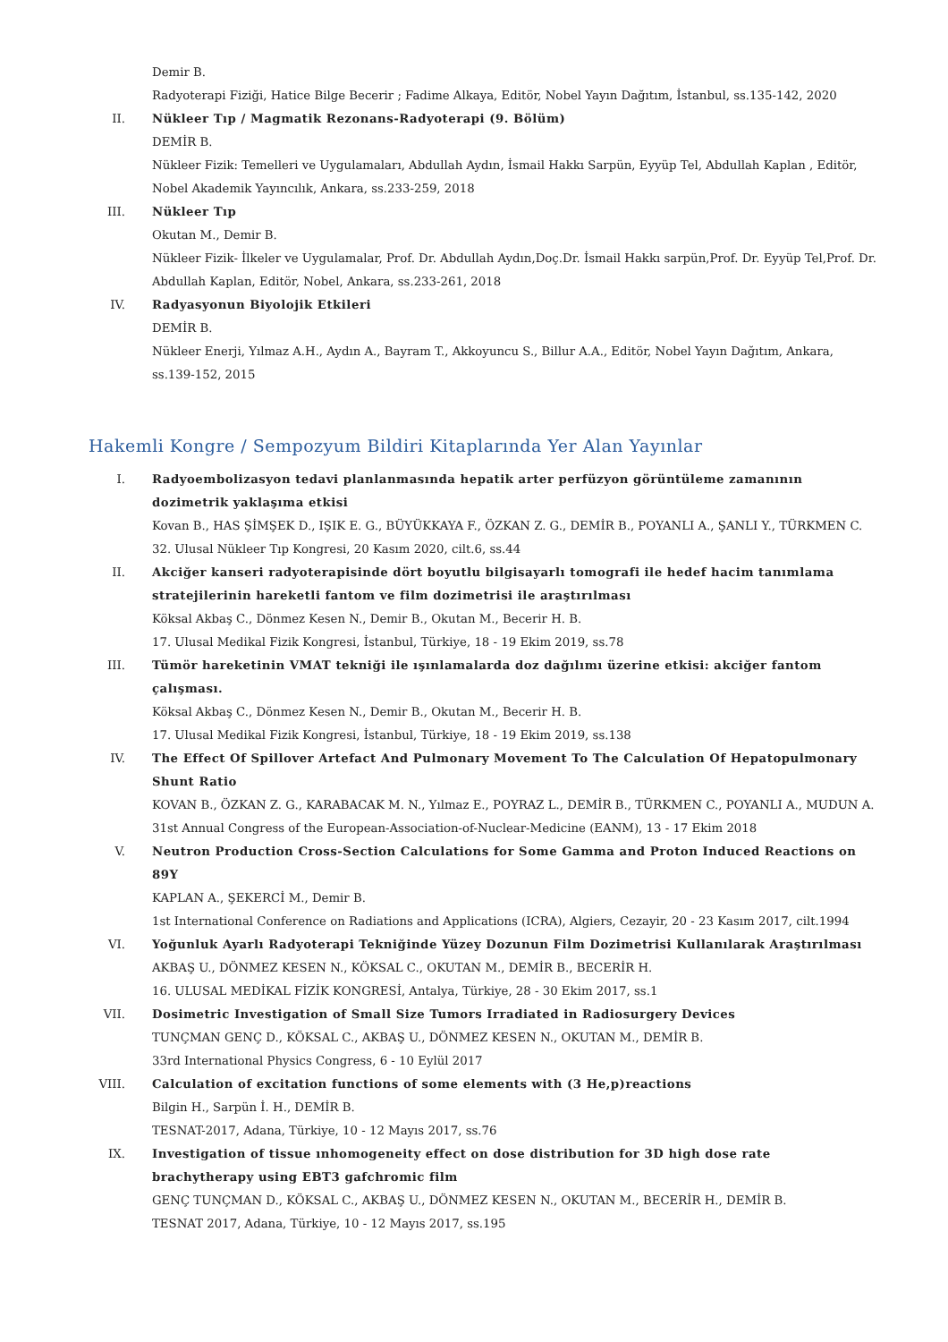Demir B.
Radyoterapi Fiziği, Hatice Bilge Becerir ; Fadime Alkaya, Editör, Nobel Yayın Dağıtım, İstanbul, ss.135-142, 2020
II. Nükleer Tıp / Magmatik Rezonans-Radyoterapi (9. Bölüm)
DEMİR B.
Nükleer Fizik: Temelleri ve Uygulamaları, Abdullah Aydın, İsmail Hakkı Sarpün, Eyyüp Tel, Abdullah Kaplan , Editör, Nobel Akademik Yayıncılık, Ankara, ss.233-259, 2018
III. Nükleer Tıp
Okutan M., Demir B.
Nükleer Fizik- İlkeler ve Uygulamalar, Prof. Dr. Abdullah Aydın,Doç.Dr. İsmail Hakkı sarpün,Prof. Dr. Eyyüp Tel,Prof. Dr. Abdullah Kaplan, Editör, Nobel, Ankara, ss.233-261, 2018
IV. Radyasyonun Biyolojik Etkileri
DEMİR B.
Nükleer Enerji, Yılmaz A.H., Aydın A., Bayram T., Akkoyuncu S., Billur A.A., Editör, Nobel Yayın Dağıtım, Ankara, ss.139-152, 2015
Hakemli Kongre / Sempozyum Bildiri Kitaplarında Yer Alan Yayınlar
I. Radyoembolizasyon tedavi planlanmasında hepatik arter perfüzyon görüntüleme zamanının dozimetrik yaklaşıma etkisi
Kovan B., HAS ŞİMŞEK D., IŞIK E. G., BÜYÜKKAYA F., ÖZKAN Z. G., DEMİR B., POYANLI A., ŞANLI Y., TÜRKMEN C.
32. Ulusal Nükleer Tıp Kongresi, 20 Kasım 2020, cilt.6, ss.44
II. Akciğer kanseri radyoterapisinde dört boyutlu bilgisayarlı tomografi ile hedef hacim tanımlama stratejilerinin hareketli fantom ve film dozimetrisi ile araştırılması
Köksal Akbaş C., Dönmez Kesen N., Demir B., Okutan M., Becerir H. B.
17. Ulusal Medikal Fizik Kongresi, İstanbul, Türkiye, 18 - 19 Ekim 2019, ss.78
III. Tümör hareketinin VMAT tekniği ile ışınlamalarda doz dağılımı üzerine etkisi: akciğer fantom çalışması.
Köksal Akbaş C., Dönmez Kesen N., Demir B., Okutan M., Becerir H. B.
17. Ulusal Medikal Fizik Kongresi, İstanbul, Türkiye, 18 - 19 Ekim 2019, ss.138
IV. The Effect Of Spillover Artefact And Pulmonary Movement To The Calculation Of Hepatopulmonary Shunt Ratio
KOVAN B., ÖZKAN Z. G., KARABACAK M. N., Yılmaz E., POYRAZ L., DEMİR B., TÜRKMEN C., POYANLI A., MUDUN A.
31st Annual Congress of the European-Association-of-Nuclear-Medicine (EANM), 13 - 17 Ekim 2018
V. Neutron Production Cross-Section Calculations for Some Gamma and Proton Induced Reactions on 89Y
KAPLAN A., ŞEKERCİ M., Demir B.
1st International Conference on Radiations and Applications (ICRA), Algiers, Cezayir, 20 - 23 Kasım 2017, cilt.1994
VI. Yoğunluk Ayarlı Radyoterapi Tekniğinde Yüzey Dozunun Film Dozimetrisi Kullanılarak Araştırılması
AKBAŞ U., DÖNMEZ KESEN N., KÖKSAL C., OKUTAN M., DEMİR B., BECERİR H.
16. ULUSAL MEDİKAL FİZİK KONGRESİ, Antalya, Türkiye, 28 - 30 Ekim 2017, ss.1
VII. Dosimetric Investigation of Small Size Tumors Irradiated in Radiosurgery Devices
TUNÇMAN GENÇ D., KÖKSAL C., AKBAŞ U., DÖNMEZ KESEN N., OKUTAN M., DEMİR B.
33rd International Physics Congress, 6 - 10 Eylül 2017
VIII. Calculation of excitation functions of some elements with (3 He,p)reactions
Bilgin H., Sarpün İ. H., DEMİR B.
TESNAT-2017, Adana, Türkiye, 10 - 12 Mayıs 2017, ss.76
IX. Investigation of tissue ınhomogeneity effect on dose distribution for 3D high dose rate brachytherapy using EBT3 gafchromic film
GENÇ TUNÇMAN D., KÖKSAL C., AKBAŞ U., DÖNMEZ KESEN N., OKUTAN M., BECERİR H., DEMİR B.
TESNAT 2017, Adana, Türkiye, 10 - 12 Mayıs 2017, ss.195